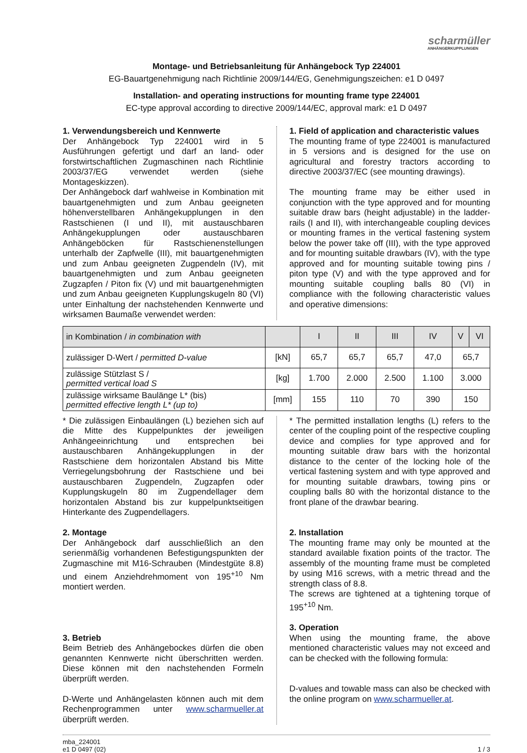scharmüller
ANHÄNGERKUPPLUNGEN
Montage- und Betriebsanleitung für Anhängebock Typ 224001
EG-Bauartgenehmigung nach Richtlinie 2009/144/EG, Genehmigungszeichen: e1 D 0497
Installation- and operating instructions for mounting frame type 224001
EC-type approval according to directive 2009/144/EC, approval mark: e1 D 0497
1. Verwendungsbereich und Kennwerte
Der Anhängebock Typ 224001 wird in 5 Ausführungen gefertigt und darf an land- oder forstwirtschaftlichen Zugmaschinen nach Richtlinie 2003/37/EG verwendet werden (siehe Montageskizzen).
Der Anhängebock darf wahlweise in Kombination mit bauartgenehmigten und zum Anbau geeigneten höhenverstellbaren Anhängekupplungen in den Rastschienen (I und II), mit austauschbaren Anhängekupplungen oder austauschbaren Anhängeböcken für Rastschienenstellungen unterhalb der Zapfwelle (III), mit bauartgenehmigten und zum Anbau geeigneten Zugpendeln (IV), mit bauartgenehmigten und zum Anbau geeigneten Zugzapfen / Piton fix (V) und mit bauartgenehmigten und zum Anbau geeigneten Kupplungskugeln 80 (VI) unter Einhaltung der nachstehenden Kennwerte und wirksamen Baumaße verwendet werden:
1. Field of application and characteristic values
The mounting frame of type 224001 is manufactured in 5 versions and is designed for the use on agricultural and forestry tractors according to directive 2003/37/EC (see mounting drawings).
The mounting frame may be either used in conjunction with the type approved and for mounting suitable draw bars (height adjustable) in the ladder-rails (I and II), with interchangeable coupling devices or mounting frames in the vertical fastening system below the power take off (III), with the type approved and for mounting suitable drawbars (IV), with the type approved and for mounting suitable towing pins / piton type (V) and with the type approved and for mounting suitable coupling balls 80 (VI) in compliance with the following characteristic values and operative dimensions:
| in Kombination / in combination with | | I | II | III | IV | V | VI |
| --- | --- | --- | --- | --- | --- | --- | --- |
| zulässiger D-Wert / permitted D-value | [kN] | 65,7 | 65,7 | 65,7 | 47,0 | 65,7 | |
| zulässige Stützlast S / permitted vertical load S | [kg] | 1.700 | 2.000 | 2.500 | 1.100 | 3.000 | |
| zulässige wirksame Baulänge L* (bis) permitted effective length L* (up to) | [mm] | 155 | 110 | 70 | 390 | 150 | |
* Die zulässigen Einbaulängen (L) beziehen sich auf die Mitte des Kuppelpunktes der jeweiligen Anhängeeinrichtung und entsprechen bei austauschbaren Anhängekupplungen in der Rastschiene dem horizontalen Abstand bis Mitte Verriegelungsbohrung der Rastschiene und bei austauschbaren Zugpendeln, Zugzapfen oder Kupplungskugeln 80 im Zugpendellager dem horizontalen Abstand bis zur kuppelpunktseitigen Hinterkante des Zugpendellagers.
2. Montage
Der Anhängebock darf ausschließlich an den serienmäßig vorhandenen Befestigungspunkten der Zugmaschine mit M16-Schrauben (Mindestgüte 8.8) und einem Anziehdrehmoment von 195<sup>+10</sup> Nm montiert werden.
3. Betrieb
Beim Betrieb des Anhängebockes dürfen die oben genannten Kennwerte nicht überschritten werden. Diese können mit den nachstehenden Formeln überprüft werden.
D-Werte und Anhängelasten können auch mit dem Rechenprogrammen unter www.scharmueller.at überprüft werden.
* The permitted installation lengths (L) refers to the center of the coupling point of the respective coupling device and complies for type approved and for mounting suitable draw bars with the horizontal distance to the center of the locking hole of the vertical fastening system and with type approved and for mounting suitable drawbars, towing pins or coupling balls 80 with the horizontal distance to the front plane of the drawbar bearing.
2. Installation
The mounting frame may only be mounted at the standard available fixation points of the tractor. The assembly of the mounting frame must be completed by using M16 screws, with a metric thread and the strength class of 8.8.
The screws are tightened at a tightening torque of 195<sup>+10</sup> Nm.
3. Operation
When using the mounting frame, the above mentioned characteristic values may not exceed and can be checked with the following formula:
D-values and towable mass can also be checked with the online program on www.scharmueller.at.
mba_224001
e1 D 0497 (02)
1 / 3